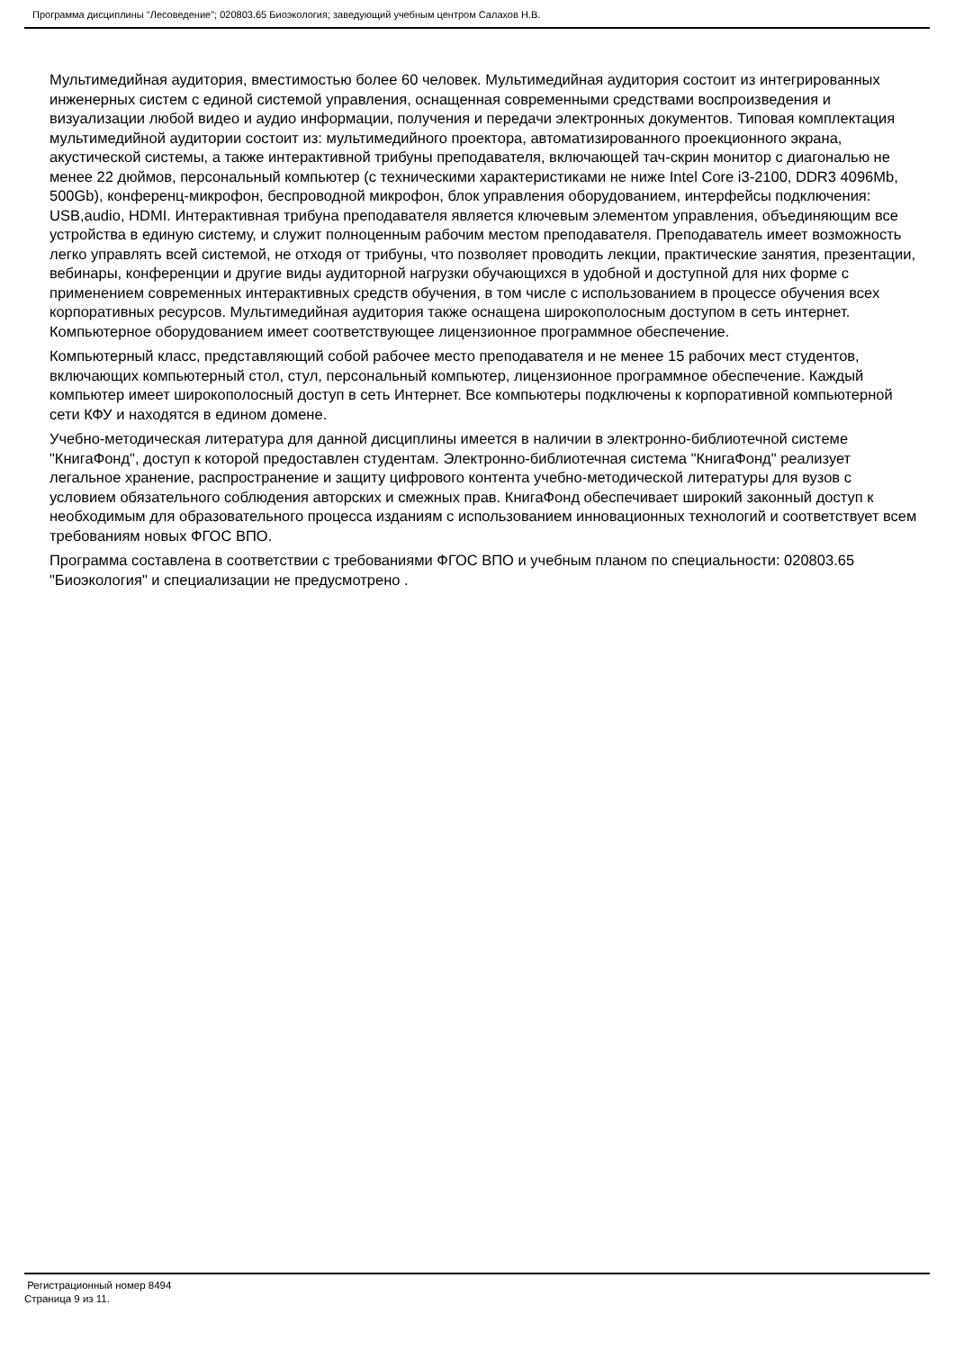Программа дисциплины "Лесоведение"; 020803.65 Биоэкология; заведующий учебным центром Салахов Н.В.
Мультимедийная аудитория, вместимостью более 60 человек. Мультимедийная аудитория состоит из интегрированных инженерных систем с единой системой управления, оснащенная современными средствами воспроизведения и визуализации любой видео и аудио информации, получения и передачи электронных документов. Типовая комплектация мультимедийной аудитории состоит из: мультимедийного проектора, автоматизированного проекционного экрана, акустической системы, а также интерактивной трибуны преподавателя, включающей тач-скрин монитор с диагональю не менее 22 дюймов, персональный компьютер (с техническими характеристиками не ниже Intel Core i3-2100, DDR3 4096Mb, 500Gb), конференц-микрофон, беспроводной микрофон, блок управления оборудованием, интерфейсы подключения: USB,audio, HDMI. Интерактивная трибуна преподавателя является ключевым элементом управления, объединяющим все устройства в единую систему, и служит полноценным рабочим местом преподавателя. Преподаватель имеет возможность легко управлять всей системой, не отходя от трибуны, что позволяет проводить лекции, практические занятия, презентации, вебинары, конференции и другие виды аудиторной нагрузки обучающихся в удобной и доступной для них форме с применением современных интерактивных средств обучения, в том числе с использованием в процессе обучения всех корпоративных ресурсов. Мультимедийная аудитория также оснащена широкополосным доступом в сеть интернет. Компьютерное оборудованием имеет соответствующее лицензионное программное обеспечение.
Компьютерный класс, представляющий собой рабочее место преподавателя и не менее 15 рабочих мест студентов, включающих компьютерный стол, стул, персональный компьютер, лицензионное программное обеспечение. Каждый компьютер имеет широкополосный доступ в сеть Интернет. Все компьютеры подключены к корпоративной компьютерной сети КФУ и находятся в едином домене.
Учебно-методическая литература для данной дисциплины имеется в наличии в электронно-библиотечной системе "КнигаФонд", доступ к которой предоставлен студентам. Электронно-библиотечная система "КнигаФонд" реализует легальное хранение, распространение и защиту цифрового контента учебно-методической литературы для вузов с условием обязательного соблюдения авторских и смежных прав. КнигаФонд обеспечивает широкий законный доступ к необходимым для образовательного процесса изданиям с использованием инновационных технологий и соответствует всем требованиям новых ФГОС ВПО.
Программа составлена в соответствии с требованиями ФГОС ВПО и учебным планом по специальности: 020803.65 "Биоэкология" и специализации не предусмотрено .
Регистрационный номер 8494
Страница 9 из 11.